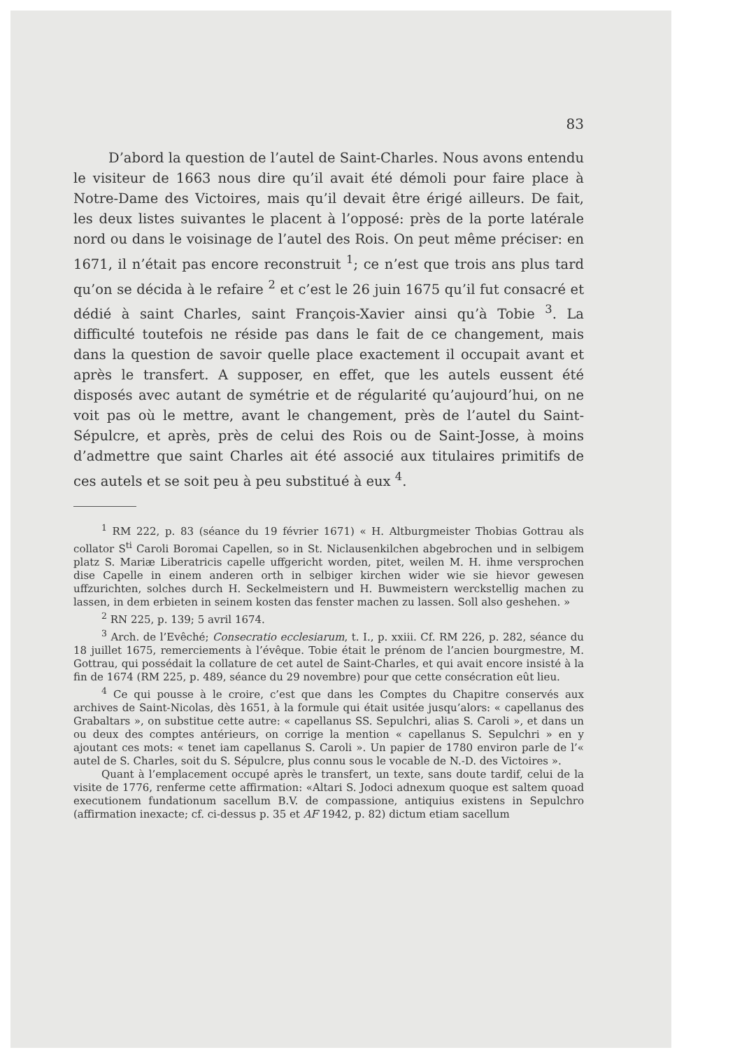83
D’abord la question de l’autel de Saint-Charles. Nous avons entendu le visiteur de 1663 nous dire qu’il avait été démoli pour faire place à Notre-Dame des Victoires, mais qu’il devait être érigé ailleurs. De fait, les deux listes suivantes le placent à l’opposé: près de la porte latérale nord ou dans le voisinage de l’autel des Rois. On peut même préciser: en 1671, il n’était pas encore reconstruit <sup>1</sup>; ce n’est que trois ans plus tard qu’on se décida à le refaire <sup>2</sup> et c’est le 26 juin 1675 qu’il fut consacré et dédié à saint Charles, saint François-Xavier ainsi qu’à Tobie <sup>3</sup>. La difficulté toutefois ne réside pas dans le fait de ce changement, mais dans la question de savoir quelle place exactement il occupait avant et après le transfert. A supposer, en effet, que les autels eussent été disposés avec autant de symétrie et de régularité qu’aujourd’hui, on ne voit pas où le mettre, avant le changement, près de l’autel du Saint-Sépulcre, et après, près de celui des Rois ou de Saint-Josse, à moins d’admettre que saint Charles ait été associé aux titulaires primitifs de ces autels et se soit peu à peu substitué à eux <sup>4</sup>.
<sup>1</sup> RM 222, p. 83 (séance du 19 février 1671) « H. Altburgmeister Thobias Gottrau als collator S<sup>ti</sup> Caroli Boromai Capellen, so in St. Niclausenkilchen abgebrochen und in selbigem platz S. Mariæ Liberatricis capelle uffgericht worden, pitet, weilen M. H. ihme versprochen dise Capelle in einem anderen orth in selbiger kirchen wider wie sie hievor gewesen uffzurichten, solches durch H. Seckelmeistern und H. Buwmeistern werckstellig machen zu lassen, in dem erbieten in seinem kosten das fenster machen zu lassen. Soll also geshehen. »
<sup>2</sup> RN 225, p. 139; 5 avril 1674.
<sup>3</sup> Arch. de l’Evêché; Consecratio ecclesiarum, t. I., p. xxiii. Cf. RM 226, p. 282, séance du 18 juillet 1675, remerciements à l’évêque. Tobie était le prénom de l’ancien bourgmestre, M. Gottrau, qui possédait la collature de cet autel de Saint-Charles, et qui avait encore insisté à la fin de 1674 (RM 225, p. 489, séance du 29 novembre) pour que cette consécration eût lieu.
<sup>4</sup> Ce qui pousse à le croire, c’est que dans les Comptes du Chapitre conservés aux archives de Saint-Nicolas, dès 1651, à la formule qui était usitée jusqu’alors: « capellanus des Grabaltars », on substitue cette autre: « capellanus SS. Sepulchri, alias S. Caroli », et dans un ou deux des comptes antérieurs, on corrige la mention « capellanus S. Sepulchri » en y ajoutant ces mots: « tenet iam capellanus S. Caroli ». Un papier de 1780 environ parle de l’« autel de S. Charles, soit du S. Sépulcre, plus connu sous le vocable de N.-D. des Victoires ».
Quant à l’emplacement occupé après le transfert, un texte, sans doute tardif, celui de la visite de 1776, renferme cette affirmation: «Altari S. Jodoci adnexum quoque est saltem quoad executionem fundationum sacellum B.V. de compassione, antiquius existens in Sepulchro (affirmation inexacte; cf. ci-dessus p. 35 et AF 1942, p. 82) dictum etiam sacellum